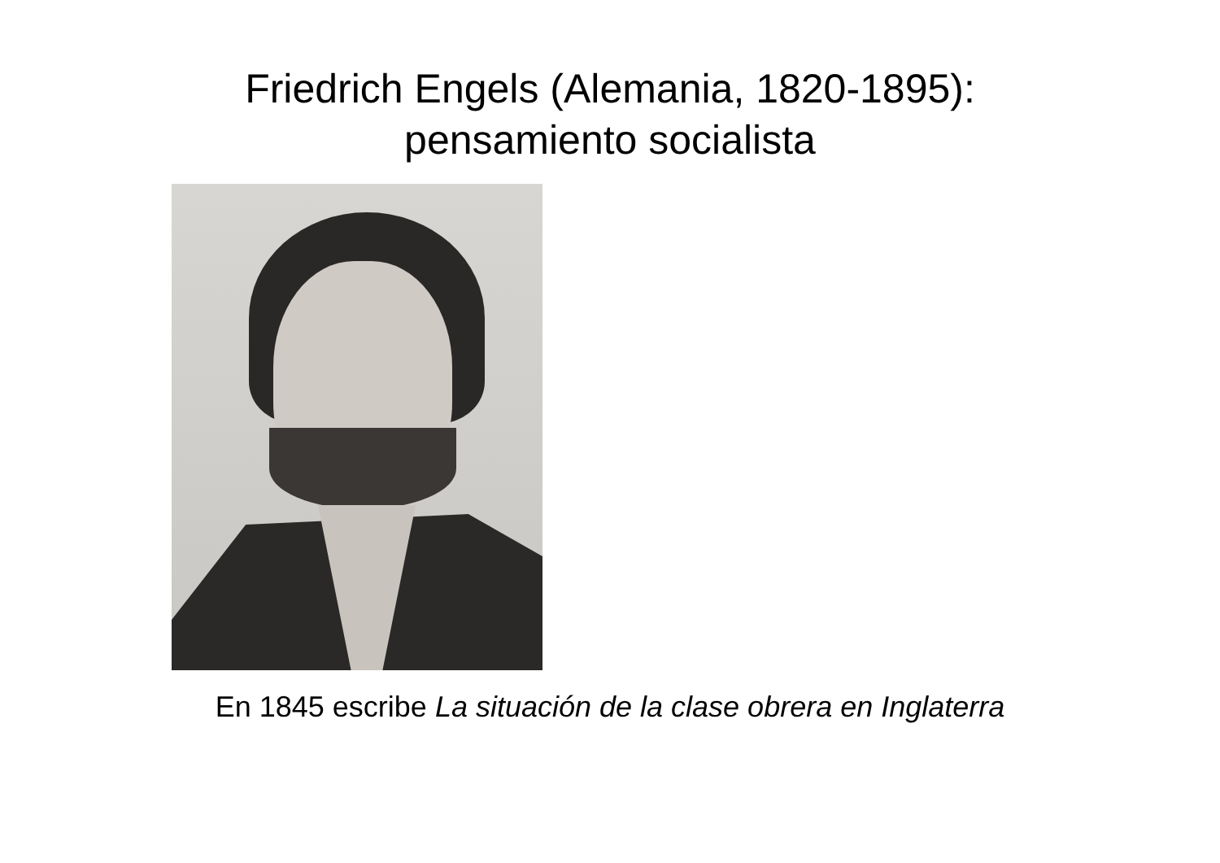Friedrich Engels (Alemania, 1820-1895):
pensamiento socialista
En 1845 escribe La situación de la clase obrera en Inglaterra